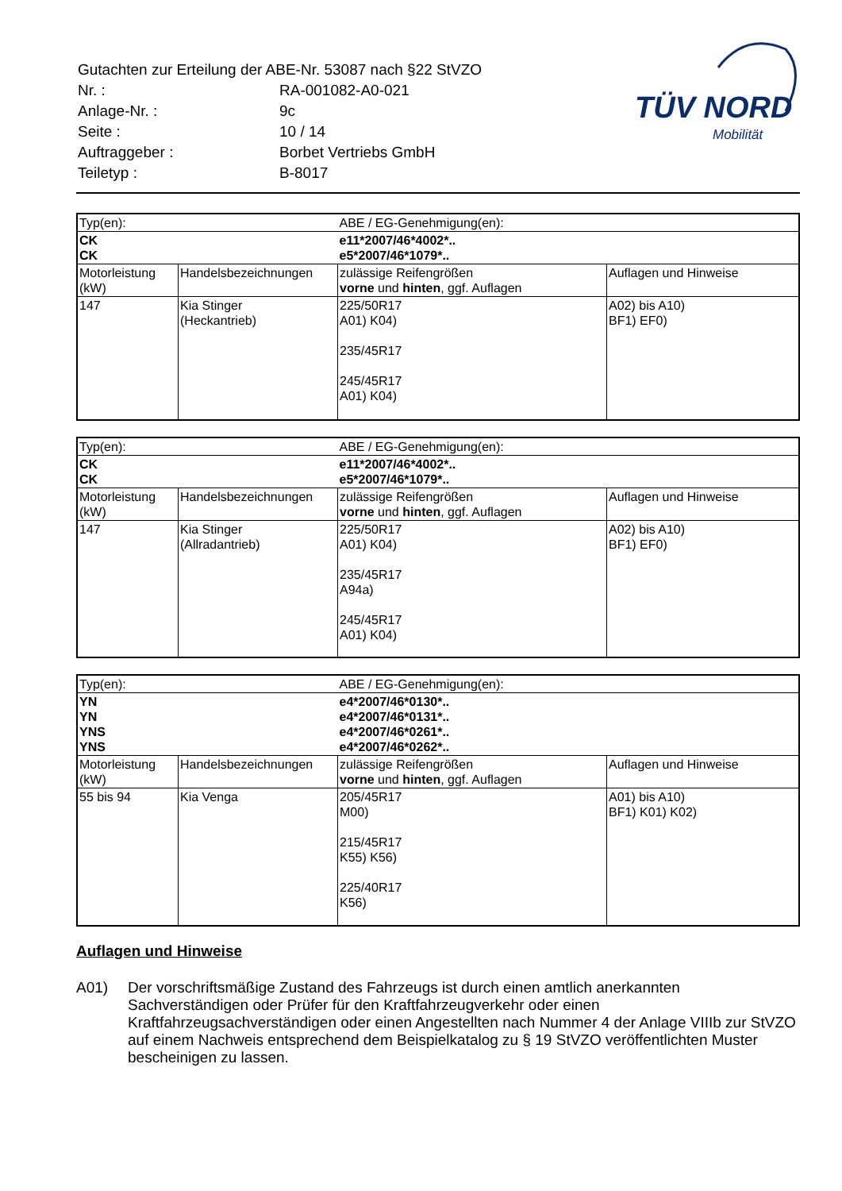| Gutachten zur Erteilung der ABE-Nr. 53087 nach §22 StVZO | |
| Nr. : | RA-001082-A0-021 |
| Anlage-Nr. : | 9c |
| Seite : | 10 / 14 |
| Auftraggeber : | Borbet Vertriebs GmbH |
| Teiletyp : | B-8017 |
TÜV NORD
Mobilität
| Typ(en): | | ABE / EG-Genehmigung(en): | |
| CK CK | | e11*2007/46*4002*.. e5*2007/46*1079*.. | |
| Motorleistung (kW) | Handelsbezeichnungen | zulässige Reifengrößen vorne und hinten , ggf. Auflagen | Auflagen und Hinweise |
| 147 | Kia Stinger (Heckantrieb) | 225/50R17 A01) K04) 235/45R17 245/45R17 A01) K04) | A02) bis A10) BF1) EF0) |
| Typ(en): | | ABE / EG-Genehmigung(en): | |
| CK CK | | e11*2007/46*4002*.. e5*2007/46*1079*.. | |
| Motorleistung (kW) | Handelsbezeichnungen | zulässige Reifengrößen vorne und hinten , ggf. Auflagen | Auflagen und Hinweise |
| 147 | Kia Stinger (Allradantrieb) | 225/50R17 A01) K04) 235/45R17 A94a) 245/45R17 A01) K04) | A02) bis A10) BF1) EF0) |
| Typ(en): | | ABE / EG-Genehmigung(en): | |
| YN YN YNS YNS | | e4*2007/46*0130*.. e4*2007/46*0131*.. e4*2007/46*0261*.. e4*2007/46*0262*.. | |
| Motorleistung (kW) | Handelsbezeichnungen | zulässige Reifengrößen vorne und hinten , ggf. Auflagen | Auflagen und Hinweise |
| 55 bis 94 | Kia Venga | 205/45R17 M00) 215/45R17 K55) K56) 225/40R17 K56) | A01) bis A10) BF1) K01) K02) |
Auflagen und Hinweise
A01) Der vorschriftsmäßige Zustand des Fahrzeugs ist durch einen amtlich anerkannten Sachverständigen oder Prüfer für den Kraftfahrzeugverkehr oder einen Kraftfahrzeugsachverständigen oder einen Angestellten nach Nummer 4 der Anlage VIIIb zur StVZO auf einem Nachweis entsprechend dem Beispielkatalog zu § 19 StVZO veröffentlichten Muster bescheinigen zu lassen.